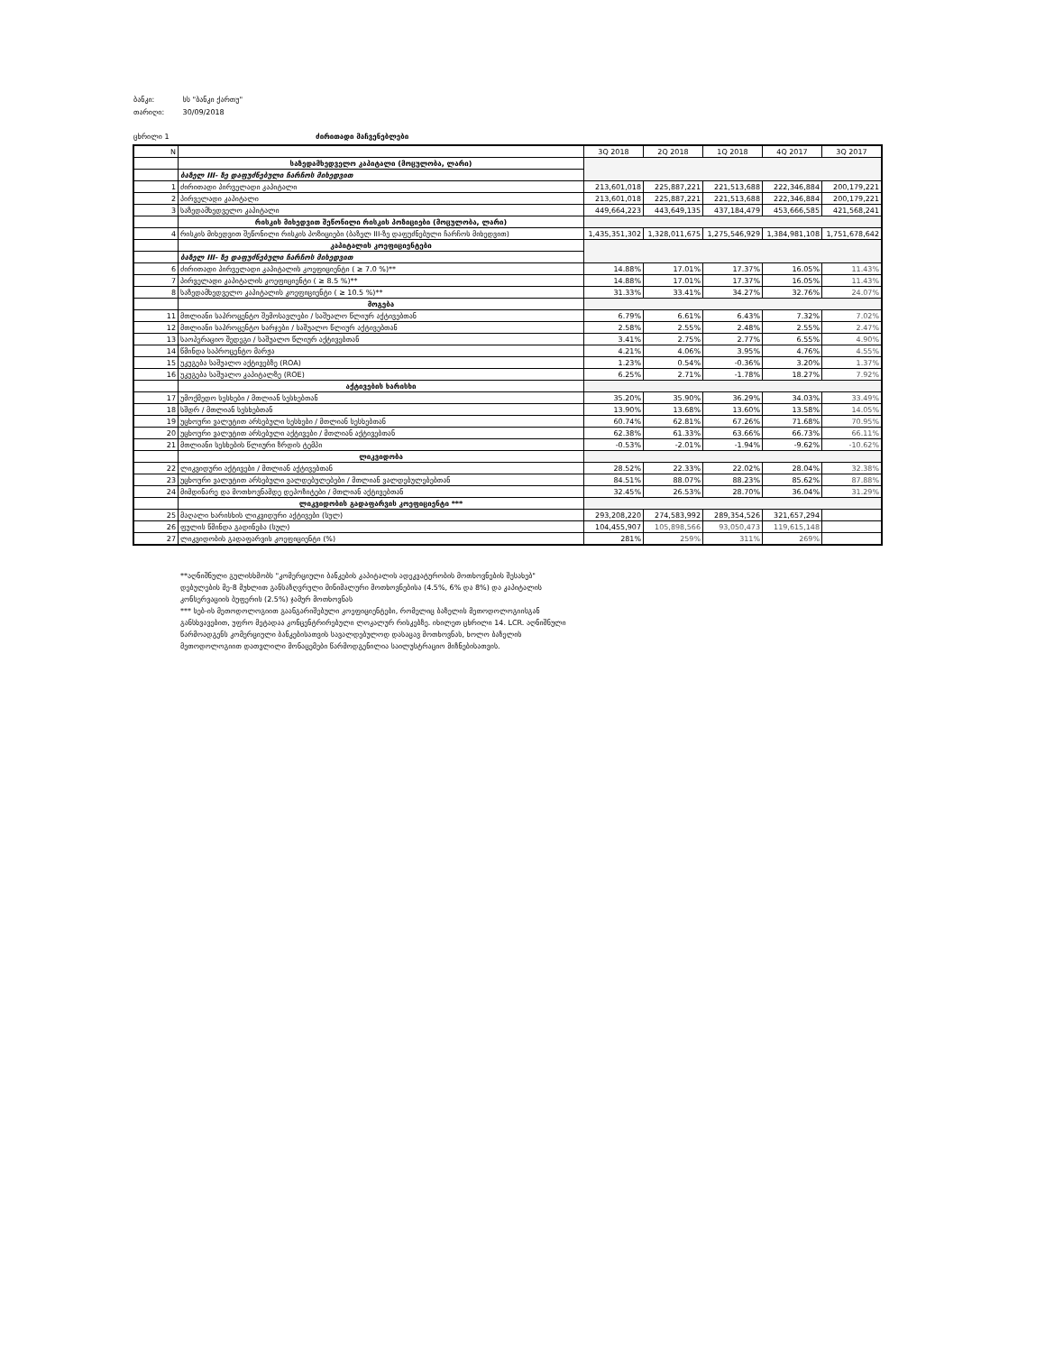ბანკი: სს "ბანკი ქართუ"
თარიღი: 30/09/2018
ცხრილი 1 ძირითადი მაჩვენებლები
| N | | 3Q 2018 | 2Q 2018 | 1Q 2018 | 4Q 2017 | 3Q 2017 |
| --- | --- | --- | --- | --- | --- | --- |
| | საზედამხედველო კაპიტალი (მოცულობა, ლარი) | | | | | |
| | ბაზელ III- ზე დაფუძნებული ჩარჩოს მიხედვით | | | | | |
| 1 | ძირითადი პირველადი კაპიტალი | 213,601,018 | 225,887,221 | 221,513,688 | 222,346,884 | 200,179,221 |
| 2 | პირველადი კაპიტალი | 213,601,018 | 225,887,221 | 221,513,688 | 222,346,884 | 200,179,221 |
| 3 | საზედამხედველო კაპიტალი | 449,664,223 | 443,649,135 | 437,184,479 | 453,666,585 | 421,568,241 |
| | რისკის მიხედვით შეწონილი რისკის პოზიციები (მოცულობა, ლარი) | | | | | |
| 4 | რისკის მიხედვით შეწონილი რისკის პოზიციები (ბაზელ III-ზე დაფუძნებული ჩარჩოს მიხედვით) | 1,435,351,302 | 1,328,011,675 | 1,275,546,929 | 1,384,981,108 | 1,751,678,642 |
| | კაპიტალის კოეფიციენტები | | | | | |
| | ბაზელ III- ზე დაფუძნებული ჩარჩოს მიხედვით | | | | | |
| 6 | ძირითადი პირველადი კაპიტალის კოეფიციენტი ( ≥ 7.0 %)** | 14.88% | 17.01% | 17.37% | 16.05% | 11.43% |
| 7 | პირველადი კაპიტალის კოეფიციენტი ( ≥ 8.5 %)** | 14.88% | 17.01% | 17.37% | 16.05% | 11.43% |
| 8 | საზედამხედველო კაპიტალის კოეფიციენტი ( ≥ 10.5 %)** | 31.33% | 33.41% | 34.27% | 32.76% | 24.07% |
| | მოგება | | | | | |
| 11 | მთლიანი საპროცენტო შემოსავლები / საშუალო წლიურ აქტივებთან | 6.79% | 6.61% | 6.43% | 7.32% | 7.02% |
| 12 | მთლიანი საპროცენტო ხარჯები / საშუალო წლიურ აქტივებთან | 2.58% | 2.55% | 2.48% | 2.55% | 2.47% |
| 13 | საოპერაციო შედეგი / საშუალო წლიურ აქტივებთან | 3.41% | 2.75% | 2.77% | 6.55% | 4.90% |
| 14 | წმინდა საპროცენტო მარჟა | 4.21% | 4.06% | 3.95% | 4.76% | 4.55% |
| 15 | უკუგება საშუალო აქტივებზე (ROA) | 1.23% | 0.54% | -0.36% | 3.20% | 1.37% |
| 16 | უკუგება საშუალო კაპიტალზე (ROE) | 6.25% | 2.71% | -1.78% | 18.27% | 7.92% |
| | აქტივების ხარისხი | | | | | |
| 17 | უმოქმედო სესხები / მთლიან სესხებთან | 35.20% | 35.90% | 36.29% | 34.03% | 33.49% |
| 18 | სშდრ / მთლიან სესხებთან | 13.90% | 13.68% | 13.60% | 13.58% | 14.05% |
| 19 | უცხოური ვალუტით არსებული სესხები / მთლიან სესხებთან | 60.74% | 62.81% | 67.26% | 71.68% | 70.95% |
| 20 | უცხოური ვალუტით არსებული აქტივები / მთლიან აქტივებთან | 62.38% | 61.33% | 63.66% | 66.73% | 66.11% |
| 21 | მთლიანი სესხების წლიური ზრდის ტემპი | -0.53% | -2.01% | -1.94% | -9.62% | -10.62% |
| | ლიკვიდობა | | | | | |
| 22 | ლიკვიდური აქტივები / მთლიან აქტივებთან | 28.52% | 22.33% | 22.02% | 28.04% | 32.38% |
| 23 | უცხოური ვალუტით არსებული ვალდებულებები / მთლიან ვალდებულებებთან | 84.51% | 88.07% | 88.23% | 85.62% | 87.88% |
| 24 | მიმდინარე და მოთხოვნამდე დეპოზიტები / მთლიან აქტივებთან | 32.45% | 26.53% | 28.70% | 36.04% | 31.29% |
| | ლიკვიდობის გადაფარვის კოეფიციენტი *** | | | | | |
| 25 | მაღალი ხარისხის ლიკვიდური აქტივები (სულ) | 293,208,220 | 274,583,992 | 289,354,526 | 321,657,294 | |
| 26 | ფულის წმინდა გადინება (სულ) | 104,455,907 | 105,898,566 | 93,050,473 | 119,615,148 | |
| 27 | ლიკვიდობის გადაფარვის კოეფიციენტი (%) | 281% | 259% | 311% | 269% | |
**აღნიშნული გულისხმობს "კომერციული ბანკების კაპიტალის ადეკვატურობის მოთხოვნების შესახებ" დებულების მე-8 მუხლით განსაზღვრული მინიმალური მოთხოვნებისა (4.5%, 6% და 8%) და კაპიტალის კონსერვაციის ბუფერის (2.5%) ჯამურ მოთხოვნას
*** სებ-ის მეთოდოლოგიით გაანგარიშებული კოეფიციენტები, რომელიც ბაზელის მეთოდოლოგიისგან განსხვავებით, უფრო მეტადაა კონცენტრირებული ლოკალურ რისკებზე. იხილეთ ცხრილი 14. LCR. აღნიშნული წარმოადგენს კომერციული ბანკებისათვის სავალდებულოდ დასაცავ მოთხოვნას, ხოლო ბაზელის მეთოდოლოგიით დათვლილი მონაცემები წარმოდგენილია საილუსტრაციო მიზნებისათვის.